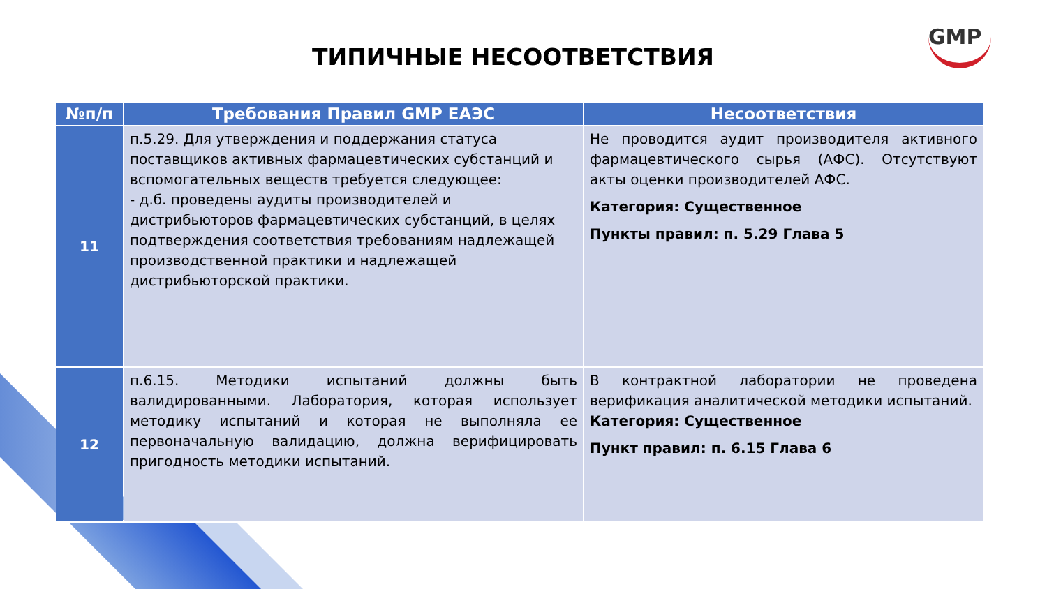ТИПИЧНЫЕ НЕСООТВЕТСТВИЯ
GMP
| №п/п | Требования Правил GMP ЕАЭС | Несоответствия |
| --- | --- | --- |
| 11 | п.5.29. Для утверждения и поддержания статуса поставщиков активных фармацевтических субстанций и вспомогательных веществ требуется следующее: - д.б. проведены аудиты производителей и дистрибьюторов фармацевтических субстанций, в целях подтверждения соответствия требованиям надлежащей производственной практики и надлежащей дистрибьюторской практики. | Не проводится аудит производителя активного фармацевтического сырья (АФС). Отсутствуют акты оценки производителей АФС. Категория: Существенное Пункты правил: п. 5.29 Глава 5 |
| 12 | п.6.15. Методики испытаний должны быть валидированными. Лаборатория, которая использует методику испытаний и которая не выполняла ее первоначальную валидацию, должна верифицировать пригодность методики испытаний. | В контрактной лаборатории не проведена верификация аналитической методики испытаний. Категория: Существенное Пункт правил: п. 6.15 Глава 6 |